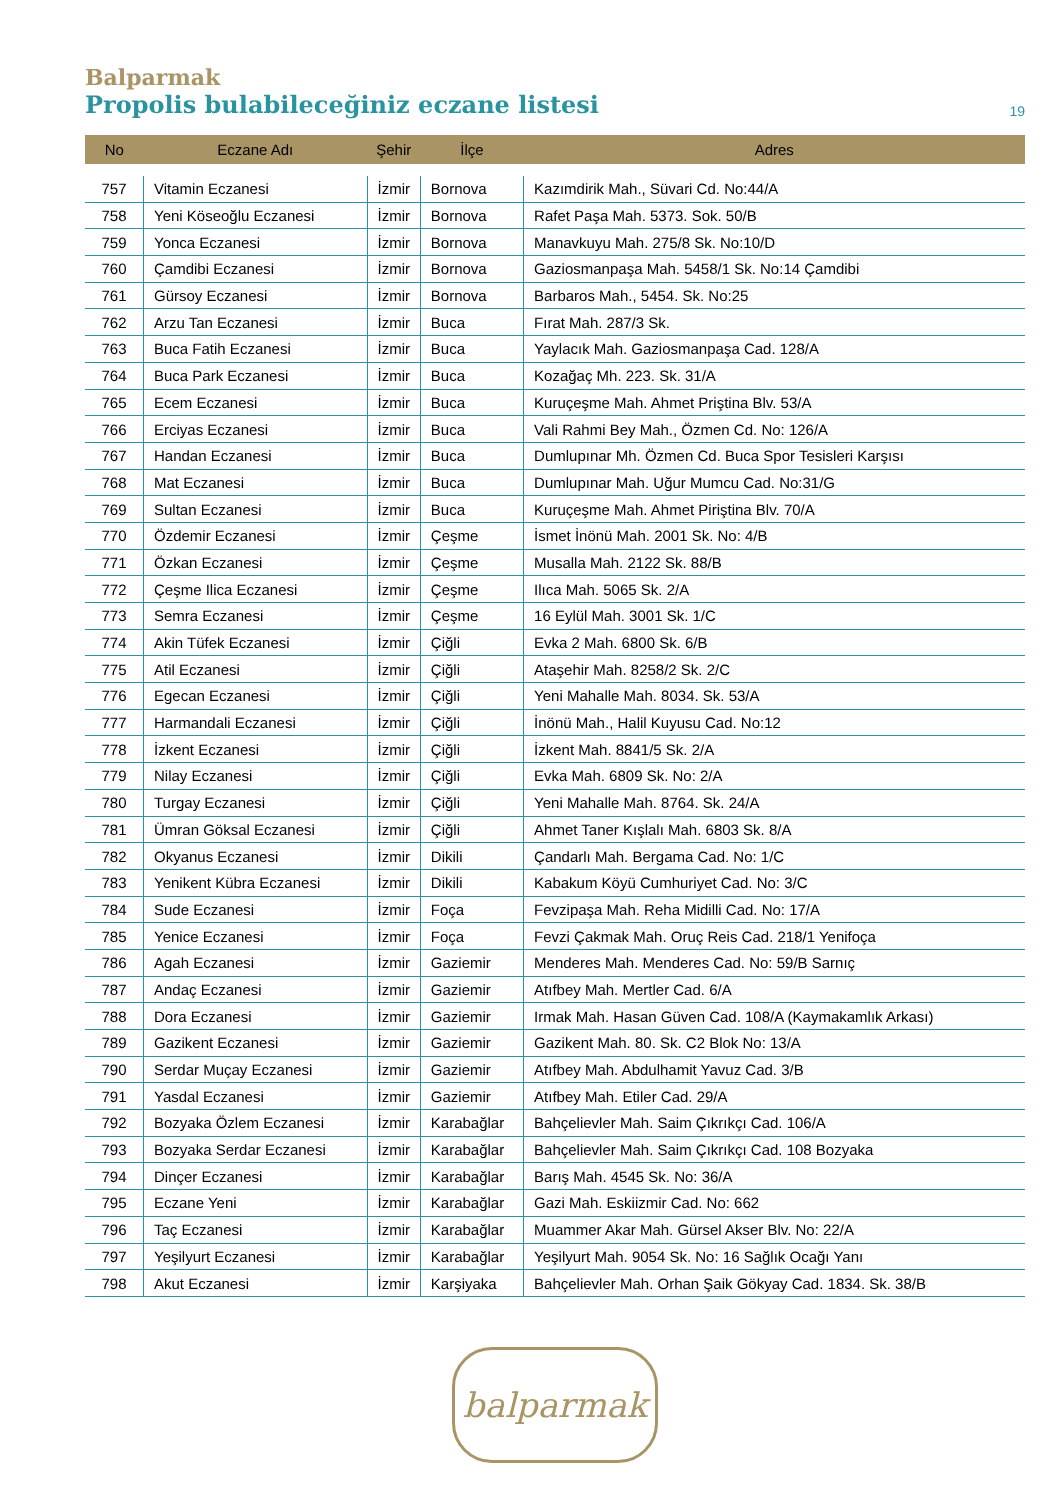Balparmak
Propolis bulabileceğiniz eczane listesi
19
| No | Eczane Adı | Şehir | İlçe | Adres |
| --- | --- | --- | --- | --- |
| 757 | Vitamin Eczanesi | İzmir | Bornova | Kazımdirik Mah., Süvari Cd. No:44/A |
| 758 | Yeni Köseoğlu Eczanesi | İzmir | Bornova | Rafet Paşa Mah. 5373. Sok. 50/B |
| 759 | Yonca Eczanesi | İzmir | Bornova | Manavkuyu Mah. 275/8 Sk. No:10/D |
| 760 | Çamdibi Eczanesi | İzmir | Bornova | Gaziosmanpaşa Mah. 5458/1 Sk. No:14 Çamdibi |
| 761 | Gürsoy Eczanesi | İzmir | Bornova | Barbaros Mah., 5454. Sk. No:25 |
| 762 | Arzu Tan Eczanesi | İzmir | Buca | Fırat Mah. 287/3 Sk. |
| 763 | Buca Fatih Eczanesi | İzmir | Buca | Yaylacık Mah. Gaziosmanpaşa Cad. 128/A |
| 764 | Buca Park Eczanesi | İzmir | Buca | Kozağaç Mh. 223. Sk. 31/A |
| 765 | Ecem Eczanesi | İzmir | Buca | Kuruçeşme Mah. Ahmet Priştina Blv. 53/A |
| 766 | Erciyas Eczanesi | İzmir | Buca | Vali Rahmi Bey Mah., Özmen Cd. No: 126/A |
| 767 | Handan Eczanesi | İzmir | Buca | Dumlupınar Mh. Özmen Cd. Buca Spor Tesisleri Karşısı |
| 768 | Mat Eczanesi | İzmir | Buca | Dumlupınar Mah. Uğur Mumcu Cad. No:31/G |
| 769 | Sultan Eczanesi | İzmir | Buca | Kuruçeşme Mah. Ahmet Piriştina Blv. 70/A |
| 770 | Özdemir Eczanesi | İzmir | Çeşme | İsmet İnönü Mah. 2001 Sk. No: 4/B |
| 771 | Özkan Eczanesi | İzmir | Çeşme | Musalla Mah. 2122 Sk. 88/B |
| 772 | Çeşme Ilica Eczanesi | İzmir | Çeşme | Ilıca Mah. 5065 Sk. 2/A |
| 773 | Semra Eczanesi | İzmir | Çeşme | 16 Eylül Mah. 3001 Sk. 1/C |
| 774 | Akin Tüfek Eczanesi | İzmir | Çiğli | Evka 2 Mah. 6800 Sk. 6/B |
| 775 | Atil Eczanesi | İzmir | Çiğli | Ataşehir Mah. 8258/2 Sk. 2/C |
| 776 | Egecan Eczanesi | İzmir | Çiğli | Yeni Mahalle Mah. 8034. Sk. 53/A |
| 777 | Harmandali Eczanesi | İzmir | Çiğli | İnönü Mah., Halil Kuyusu Cad. No:12 |
| 778 | İzkent Eczanesi | İzmir | Çiğli | İzkent Mah. 8841/5 Sk. 2/A |
| 779 | Nilay Eczanesi | İzmir | Çiğli | Evka Mah. 6809 Sk. No: 2/A |
| 780 | Turgay Eczanesi | İzmir | Çiğli | Yeni Mahalle Mah. 8764. Sk. 24/A |
| 781 | Ümran Göksal Eczanesi | İzmir | Çiğli | Ahmet Taner Kışlalı Mah. 6803 Sk. 8/A |
| 782 | Okyanus Eczanesi | İzmir | Dikili | Çandarlı Mah. Bergama Cad. No: 1/C |
| 783 | Yenikent Kübra Eczanesi | İzmir | Dikili | Kabakum Köyü Cumhuriyet Cad. No: 3/C |
| 784 | Sude Eczanesi | İzmir | Foça | Fevzipaşa Mah. Reha Midilli Cad. No: 17/A |
| 785 | Yenice Eczanesi | İzmir | Foça | Fevzi Çakmak Mah. Oruç Reis Cad. 218/1 Yenifoça |
| 786 | Agah Eczanesi | İzmir | Gaziemir | Menderes Mah. Menderes Cad. No: 59/B Sarnıç |
| 787 | Andaç Eczanesi | İzmir | Gaziemir | Atıfbey Mah. Mertler Cad. 6/A |
| 788 | Dora Eczanesi | İzmir | Gaziemir | Irmak Mah. Hasan Güven Cad. 108/A (Kaymakamlık Arkası) |
| 789 | Gazikent Eczanesi | İzmir | Gaziemir | Gazikent Mah. 80. Sk. C2 Blok No: 13/A |
| 790 | Serdar Muçay Eczanesi | İzmir | Gaziemir | Atıfbey Mah. Abdulhamit Yavuz Cad. 3/B |
| 791 | Yasdal Eczanesi | İzmir | Gaziemir | Atıfbey Mah. Etiler Cad. 29/A |
| 792 | Bozyaka Özlem Eczanesi | İzmir | Karabağlar | Bahçelievler Mah. Saim Çıkrıkçı Cad. 106/A |
| 793 | Bozyaka Serdar Eczanesi | İzmir | Karabağlar | Bahçelievler Mah. Saim Çıkrıkçı Cad. 108 Bozyaka |
| 794 | Dinçer Eczanesi | İzmir | Karabağlar | Barış Mah. 4545 Sk. No: 36/A |
| 795 | Eczane Yeni | İzmir | Karabağlar | Gazi Mah. Eskiizmir Cad. No: 662 |
| 796 | Taç Eczanesi | İzmir | Karabağlar | Muammer Akar Mah. Gürsel Akser Blv. No: 22/A |
| 797 | Yeşilyurt Eczanesi | İzmir | Karabağlar | Yeşilyurt Mah. 9054 Sk. No: 16 Sağlık Ocağı Yanı |
| 798 | Akut Eczanesi | İzmir | Karşiyaka | Bahçelievler Mah. Orhan Şaik Gökyay Cad. 1834. Sk. 38/B |
balparmak